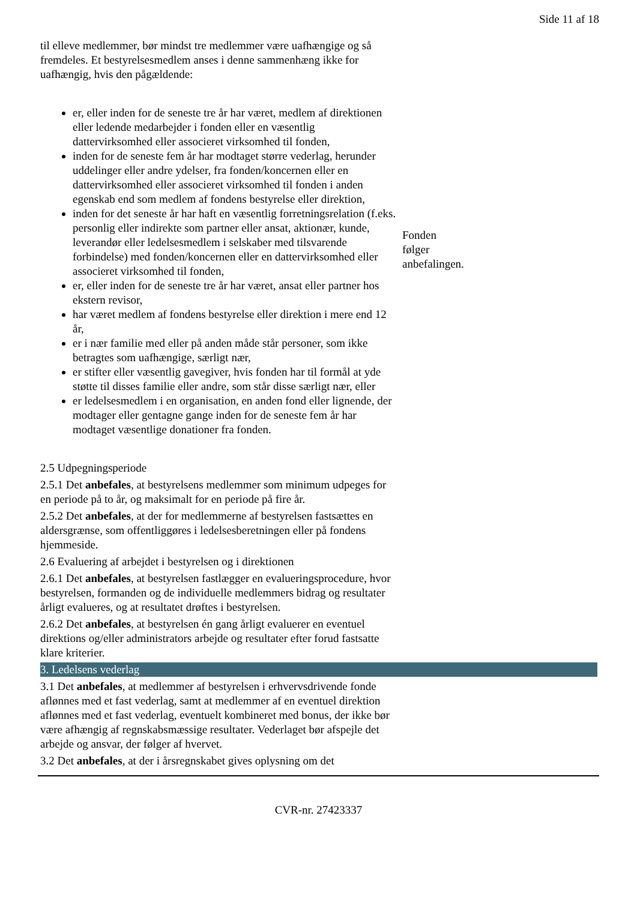Side 11 af 18
| til elleve medlemmer, bør mindst tre medlemmer være uafhængige og så fremdeles. Et bestyrelsesmedlem anses i denne sammenhæng ikke for uafhængig, hvis den pågældende: er, eller inden for de seneste tre år har været, medlem af direktionen eller ledende medarbejder i fonden eller en væsentlig dattervirksomhed eller associeret virksomhed til fonden, inden for de seneste fem år har modtaget større vederlag, herunder uddelinger eller andre ydelser, fra fonden/koncernen eller en dattervirksomhed eller associeret virksomhed til fonden i anden egenskab end som medlem af fondens bestyrelse eller direktion, inden for det seneste år har haft en væsentlig forretningsrelation (f.eks. personlig eller indirekte som partner eller ansat, aktionær, kunde, leverandør eller ledelsesmedlem i selskaber med tilsvarende forbindelse) med fonden/koncernen eller en dattervirksomhed eller associeret virksomhed til fonden, er, eller inden for de seneste tre år har været, ansat eller partner hos ekstern revisor, har været medlem af fondens bestyrelse eller direktion i mere end 12 år, er i nær familie med eller på anden måde står personer, som ikke betragtes som uafhængige, særligt nær, er stifter eller væsentlig gavegiver, hvis fonden har til formål at yde støtte til disses familie eller andre, som står disse særligt nær, eller er ledelsesmedlem i en organisation, en anden fond eller lignende, der modtager eller gentagne gange inden for de seneste fem år har modtaget væsentlige donationer fra fonden. | Fonden følger anbefalingen. |
| 2.5 Udpegningsperiode | |
| 2.5.1 Det anbefales , at bestyrelsens medlemmer som minimum udpeges for en periode på to år, og maksimalt for en periode på fire år. | |
| 2.5.2 Det anbefales , at der for medlemmerne af bestyrelsen fastsættes en aldersgrænse, som offentliggøres i ledelsesberetningen eller på fondens hjemmeside. | |
| 2.6 Evaluering af arbejdet i bestyrelsen og i direktionen | |
| 2.6.1 Det anbefales , at bestyrelsen fastlægger en evalueringsprocedure, hvor bestyrelsen, formanden og de individuelle medlemmers bidrag og resultater årligt evalueres, og at resultatet drøftes i bestyrelsen. | |
| 2.6.2 Det anbefales , at bestyrelsen én gang årligt evaluerer en eventuel direktions og/eller administrators arbejde og resultater efter forud fastsatte klare kriterier. | |
| 3. Ledelsens vederlag | |
| 3.1 Det anbefales , at medlemmer af bestyrelsen i erhvervsdrivende fonde aflønnes med et fast vederlag, samt at medlemmer af en eventuel direktion aflønnes med et fast vederlag, eventuelt kombineret med bonus, der ikke bør være afhængig af regnskabsmæssige resultater. Vederlaget bør afspejle det arbejde og ansvar, der følger af hvervet. | |
| 3.2 Det anbefales , at der i årsregnskabet gives oplysning om det | |
CVR-nr. 27423337